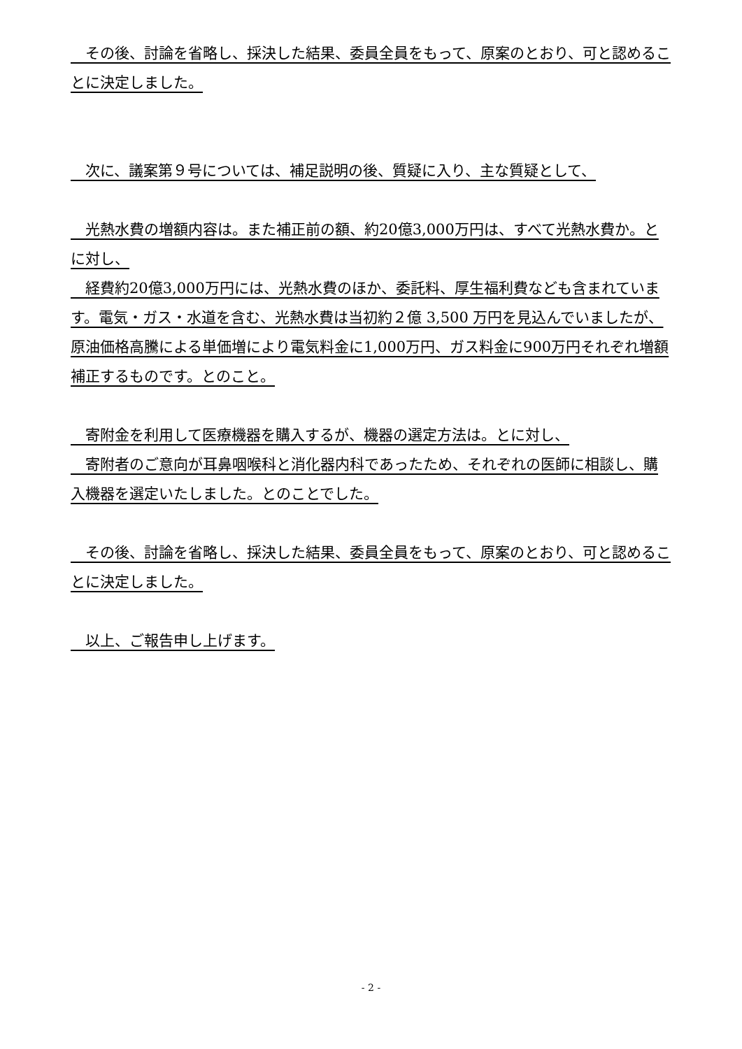その後、討論を省略し、採決した結果、委員全員をもって、原案のとおり、可と認めることに決定しました。
　次に、議案第９号については、補足説明の後、質疑に入り、主な質疑として、
　光熱水費の増額内容は。また補正前の額、約20億3,000万円は、すべて光熱水費か。とに対し、
　経費約20億3,000万円には、光熱水費のほか、委託料、厚生福利費なども含まれています。電気・ガス・水道を含む、光熱水費は当初約２億 3,500 万円を見込んでいましたが、原油価格高騰による単価増により電気料金に1,000万円、ガス料金に900万円それぞれ増額補正するものです。とのこと。
　寄附金を利用して医療機器を購入するが、機器の選定方法は。とに対し、
　寄附者のご意向が耳鼻咽喉科と消化器内科であったため、それぞれの医師に相談し、購入機器を選定いたしました。とのことでした。
　その後、討論を省略し、採決した結果、委員全員をもって、原案のとおり、可と認めることに決定しました。
　以上、ご報告申し上げます。
- 2 -